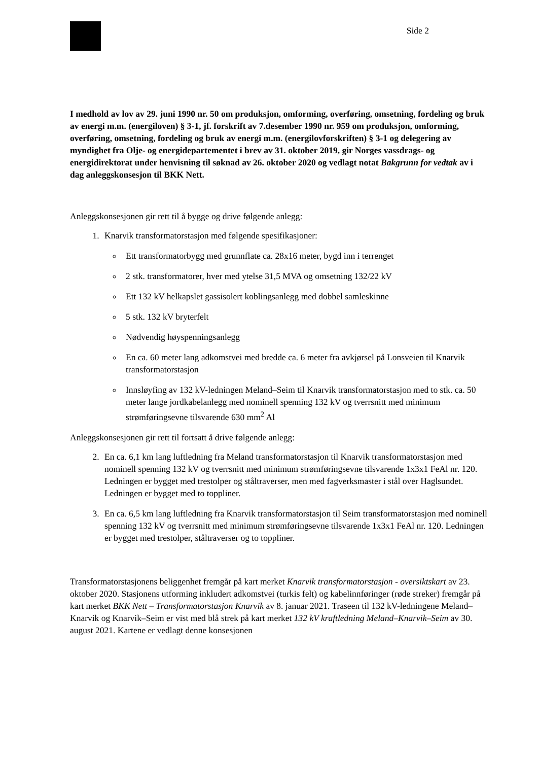Side 2
I medhold av lov av 29. juni 1990 nr. 50 om produksjon, omforming, overføring, omsetning, fordeling og bruk av energi m.m. (energiloven) § 3-1, jf. forskrift av 7.desember 1990 nr. 959 om produksjon, omforming, overføring, omsetning, fordeling og bruk av energi m.m. (energilovforskriften) § 3-1 og delegering av myndighet fra Olje- og energidepartementet i brev av 31. oktober 2019, gir Norges vassdrags- og energidirektorat under henvisning til søknad av 26. oktober 2020 og vedlagt notat Bakgrunn for vedtak av i dag anleggskonsesjon til BKK Nett.
Anleggskonsesjonen gir rett til å bygge og drive følgende anlegg:
1. Knarvik transformatorstasjon med følgende spesifikasjoner:
Ett transformatorbygg med grunnflate ca. 28x16 meter, bygd inn i terrenget
2 stk. transformatorer, hver med ytelse 31,5 MVA og omsetning 132/22 kV
Ett 132 kV helkapslet gassisolert koblingsanlegg med dobbel samleskinne
5 stk. 132 kV bryterfelt
Nødvendig høyspenningsanlegg
En ca. 60 meter lang adkomstvei med bredde ca. 6 meter fra avkjørsel på Lonsveien til Knarvik transformatorstasjon
Innsløyfing av 132 kV-ledningen Meland–Seim til Knarvik transformatorstasjon med to stk. ca. 50 meter lange jordkabelanlegg med nominell spenning 132 kV og tverrsnitt med minimum strømføringsevne tilsvarende 630 mm<sup>2</sup> Al
Anleggskonsesjonen gir rett til fortsatt å drive følgende anlegg:
2. En ca. 6,1 km lang luftledning fra Meland transformatorstasjon til Knarvik transformatorstasjon med nominell spenning 132 kV og tverrsnitt med minimum strømføringsevne tilsvarende 1x3x1 FeAl nr. 120. Ledningen er bygget med trestolper og ståltraverser, men med fagverksmaster i stål over Haglsundet. Ledningen er bygget med to toppliner.
3. En ca. 6,5 km lang luftledning fra Knarvik transformatorstasjon til Seim transformatorstasjon med nominell spenning 132 kV og tverrsnitt med minimum strømføringsevne tilsvarende 1x3x1 FeAl nr. 120. Ledningen er bygget med trestolper, ståltraverser og to toppliner.
Transformatorstasjonens beliggenhet fremgår på kart merket Knarvik transformatorstasjon - oversiktskart av 23. oktober 2020. Stasjonens utforming inkludert adkomstvei (turkis felt) og kabelinnføringer (røde streker) fremgår på kart merket BKK Nett – Transformatorstasjon Knarvik av 8. januar 2021. Traseen til 132 kV-ledningene Meland–Knarvik og Knarvik–Seim er vist med blå strek på kart merket 132 kV kraftledning Meland–Knarvik–Seim av 30. august 2021. Kartene er vedlagt denne konsesjonen